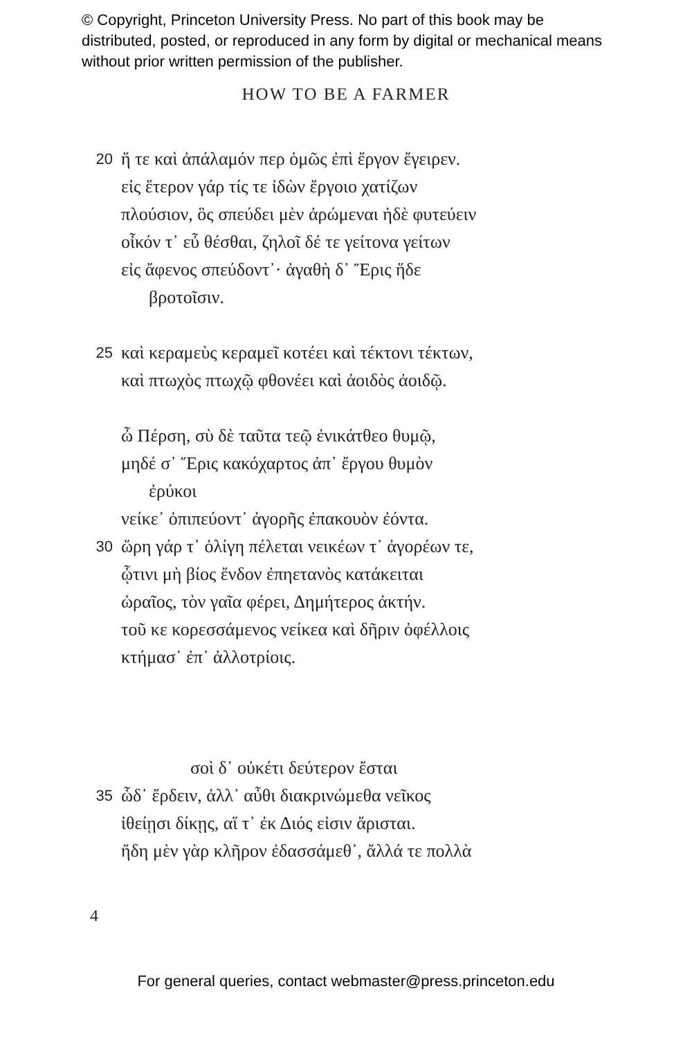© Copyright, Princeton University Press. No part of this book may be distributed, posted, or reproduced in any form by digital or mechanical means without prior written permission of the publisher.
HOW TO BE A FARMER
20 ἥ τε καὶ ἀπάλαμόν περ ὁμῶς ἐπὶ ἔργον ἔγειρεν.
εἰς ἕτερον γάρ τίς τε ἰδὼν ἔργοιο χατίζων
πλούσιον, ὃς σπεύδει μὲν ἀρώμεναι ἠδὲ φυτεύειν
οἶκόν τ᾽ εὖ θέσθαι, ζηλοῖ δέ τε γείτονα γείτων
εἰς ἄφενος σπεύδοντ᾽· ἀγαθὴ δ᾽ Ἔρις ἥδε
βροτοῖσιν.
25 καὶ κεραμεὺς κεραμεῖ κοτέει καὶ τέκτονι τέκτων,
καὶ πτωχὸς πτωχῷ φθονέει καὶ ἀοιδὸς ἀοιδῷ.
ὦ Πέρση, σὺ δὲ ταῦτα τεῷ ἐνικάτθεο θυμῷ,
μηδέ σ᾽ Ἔρις κακόχαρτος ἀπ᾽ ἔργου θυμὸν
ἐρύκοι
νείκε᾽ ὀπιπεύοντ᾽ ἀγορῆς ἐπακουὸν ἐόντα.
30 ὥρη γάρ τ᾽ ὀλίγη πέλεται νεικέων τ᾽ ἀγορέων τε,
ᾧτινι μὴ βίος ἔνδον ἐπηετανὸς κατάκειται
ὡραῖος, τὸν γαῖα φέρει, Δημήτερος ἀκτήν.
τοῦ κε κορεσσάμενος νείκεα καὶ δῆριν ὀφέλλοις
κτήμασ᾽ ἐπ᾽ ἀλλοτρίοις.
σοὶ δ᾽ οὐκέτι δεύτερον ἔσται
35 ὧδ᾽ ἔρδειν, ἀλλ᾽ αὖθι διακρινώμεθα νεῖκος
ἰθείῃσι δίκῃς, αἵ τ᾽ ἐκ Διός εἰσιν ἄρισται.
ἤδη μὲν γὰρ κλῆρον ἐδασσάμεθ᾽, ἄλλά τε πολλὰ
4
For general queries, contact webmaster@press.princeton.edu